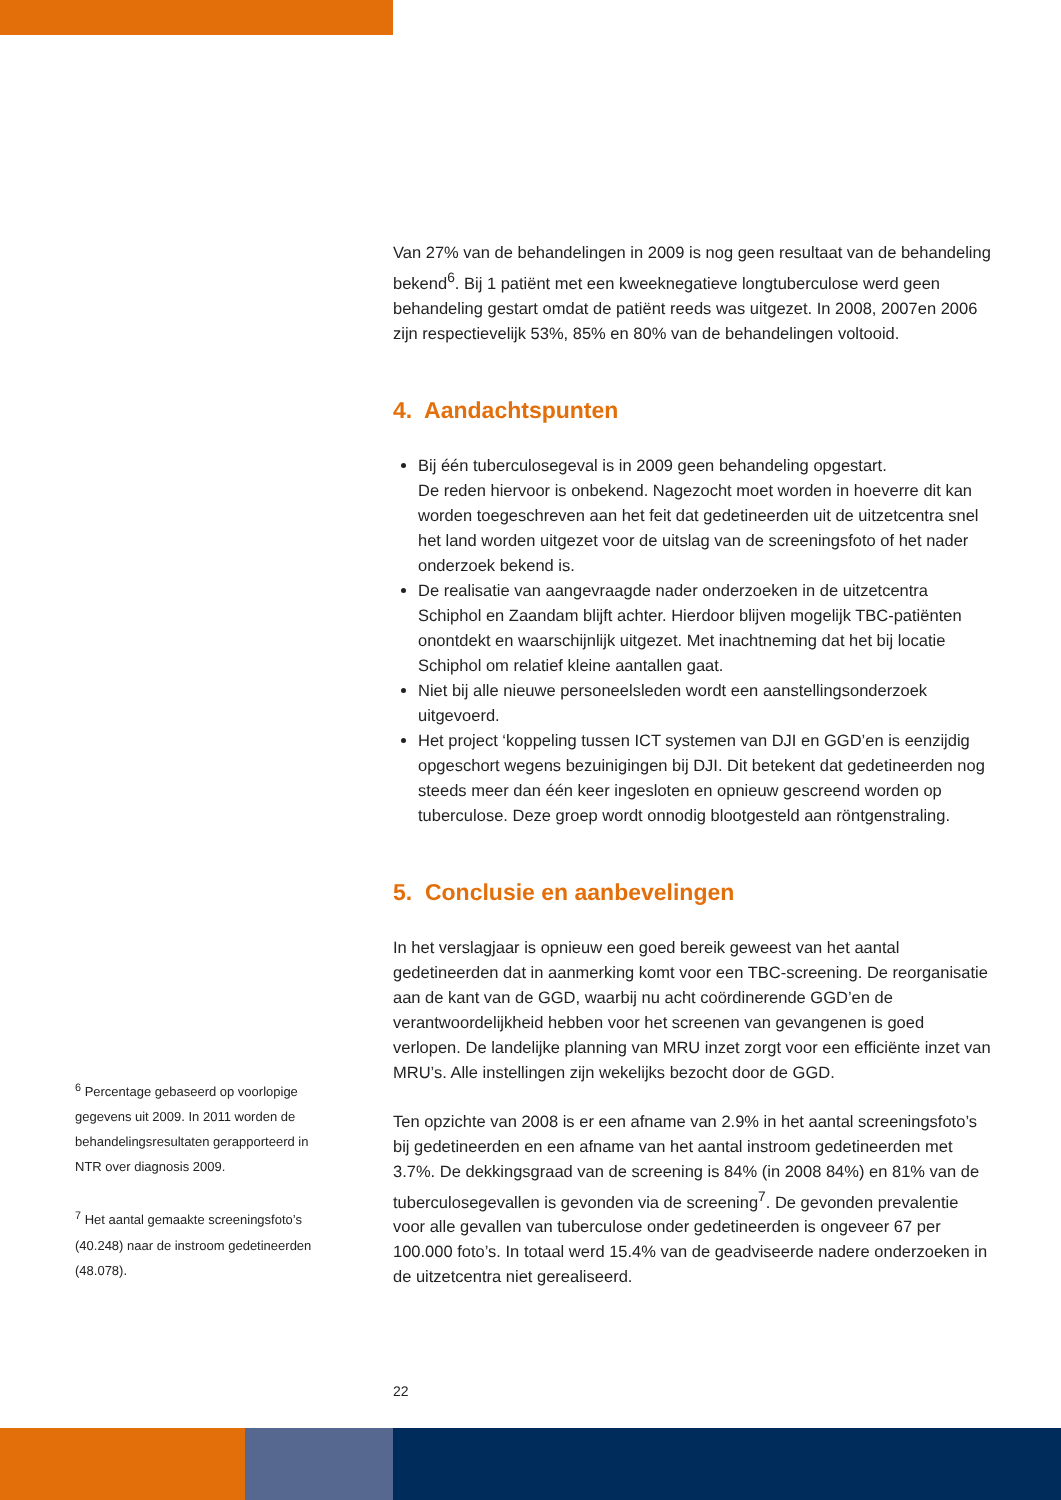<sup>6</sup> Percentage gebaseerd op voorlopige gegevens uit 2009. In 2011 worden de behandelingsresultaten gerapporteerd in NTR over diagnosis 2009.
<sup>7</sup> Het aantal gemaakte screeningsfoto’s (40.248) naar de instroom gedetineerden (48.078).
Van 27% van de behandelingen in 2009 is nog geen resultaat van de behandeling bekend<sup>6</sup>. Bij 1 patiënt met een kweeknegatieve longtuberculose werd geen behandeling gestart omdat de patiënt reeds was uitgezet. In 2008, 2007en 2006 zijn respectievelijk 53%, 85% en 80% van de behandelingen voltooid.
4. Aandachtspunten
Bij één tuberculosegeval is in 2009 geen behandeling opgestart.
De reden hiervoor is onbekend. Nagezocht moet worden in hoeverre dit kan worden toegeschreven aan het feit dat gedetineerden uit de uitzetcentra snel het land worden uitgezet voor de uitslag van de screeningsfoto of het nader onderzoek bekend is.
De realisatie van aangevraagde nader onderzoeken in de uitzetcentra Schiphol en Zaandam blijft achter. Hierdoor blijven mogelijk TBC-patiënten onontdekt en waarschijnlijk uitgezet. Met inachtneming dat het bij locatie Schiphol om relatief kleine aantallen gaat.
Niet bij alle nieuwe personeelsleden wordt een aanstellingsonderzoek uitgevoerd.
Het project ‘koppeling tussen ICT systemen van DJI en GGD’en is eenzijdig opgeschort wegens bezuinigingen bij DJI. Dit betekent dat gedetineerden nog steeds meer dan één keer ingesloten en opnieuw gescreend worden op tuberculose. Deze groep wordt onnodig blootgesteld aan röntgenstraling.
5. Conclusie en aanbevelingen
In het verslagjaar is opnieuw een goed bereik geweest van het aantal gedetineerden dat in aanmerking komt voor een TBC-screening. De reorganisatie aan de kant van de GGD, waarbij nu acht coördinerende GGD’en de verantwoordelijkheid hebben voor het screenen van gevangenen is goed verlopen. De landelijke planning van MRU inzet zorgt voor een efficiënte inzet van MRU’s. Alle instellingen zijn wekelijks bezocht door de GGD.
Ten opzichte van 2008 is er een afname van 2.9% in het aantal screeningsfoto’s bij gedetineerden en een afname van het aantal instroom gedetineerden met 3.7%. De dekkingsgraad van de screening is 84% (in 2008 84%) en 81% van de tuberculosegevallen is gevonden via de screening<sup>7</sup>. De gevonden prevalentie voor alle gevallen van tuberculose onder gedetineerden is ongeveer 67 per 100.000 foto’s. In totaal werd 15.4% van de geadviseerde nadere onderzoeken in de uitzetcentra niet gerealiseerd.
22